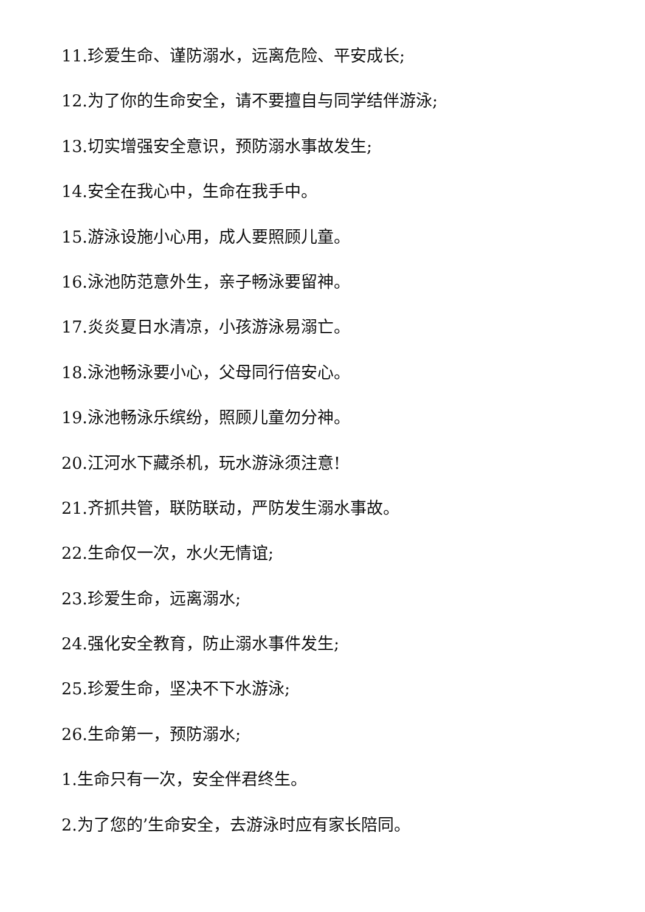11.珍爱生命、谨防溺水，远离危险、平安成长;
12.为了你的生命安全，请不要擅自与同学结伴游泳;
13.切实增强安全意识，预防溺水事故发生;
14.安全在我心中，生命在我手中。
15.游泳设施小心用，成人要照顾儿童。
16.泳池防范意外生，亲子畅泳要留神。
17.炎炎夏日水清凉，小孩游泳易溺亡。
18.泳池畅泳要小心，父母同行倍安心。
19.泳池畅泳乐缤纷，照顾儿童勿分神。
20.江河水下藏杀机，玩水游泳须注意!
21.齐抓共管，联防联动，严防发生溺水事故。
22.生命仅一次，水火无情谊;
23.珍爱生命，远离溺水;
24.强化安全教育，防止溺水事件发生;
25.珍爱生命，坚决不下水游泳;
26.生命第一，预防溺水;
1.生命只有一次，安全伴君终生。
2.为了您的’生命安全，去游泳时应有家长陪同。